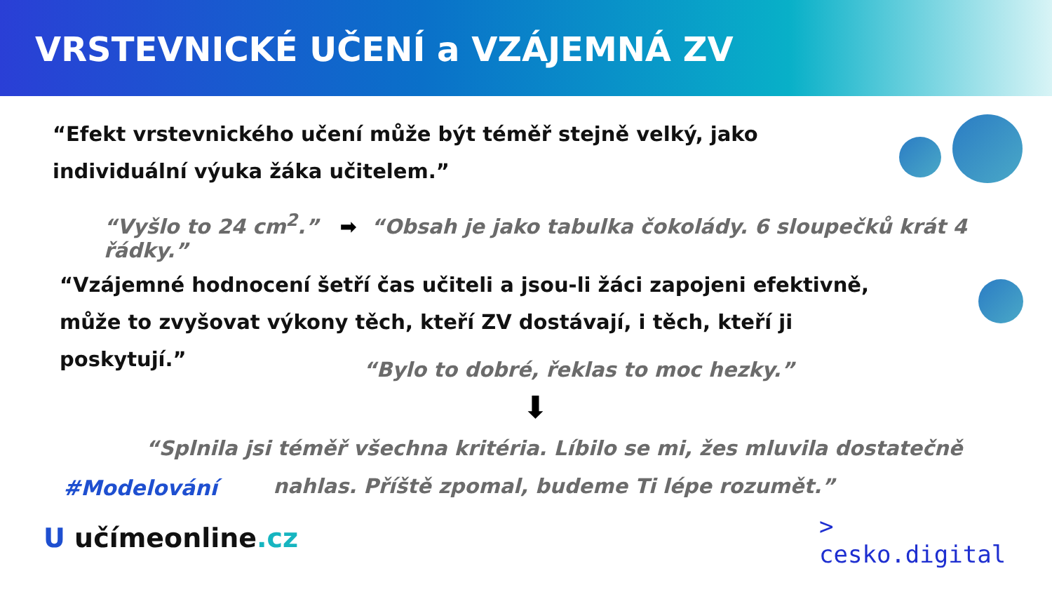VRSTEVNICKÉ UČENÍ a VZÁJEMNÁ ZV
“Efekt vrstevnického učení může být téměř stejně velký, jako individuální výuka žáka učitelem.”
“Vyšlo to 24 cm<sup>2</sup>.” ➡ “Obsah je jako tabulka čokolády. 6 sloupečků krát 4 řádky.”
“Vzájemné hodnocení šetří čas učiteli a jsou-li žáci zapojeni efektivně, může to zvyšovat výkony těch, kteří ZV dostávají, i těch, kteří ji poskytují.”
“Bylo to dobré, řeklas to moc hezky.”
⬇
“Splnila jsi téměř všechna kritéria. Líbilo se mi, žes mluvila dostatečně nahlas. Příště zpomal, budeme Ti lépe rozumět.”
#Modelování
U učímeonline.cz
>
cesko.digital